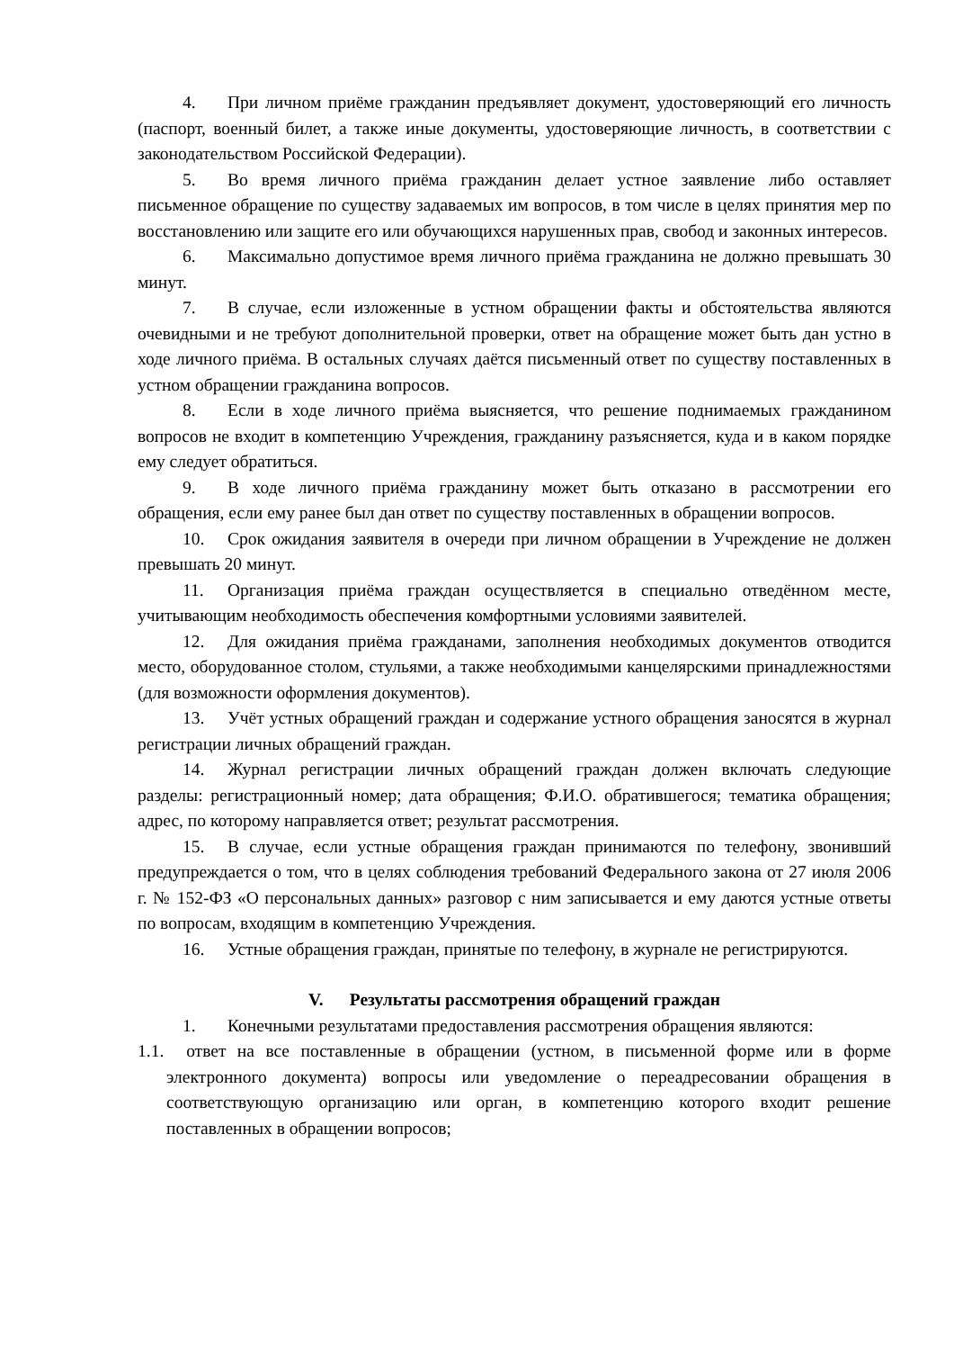4. При личном приёме гражданин предъявляет документ, удостоверяющий его личность (паспорт, военный билет, а также иные документы, удостоверяющие личность, в соответствии с законодательством Российской Федерации).
5. Во время личного приёма гражданин делает устное заявление либо оставляет письменное обращение по существу задаваемых им вопросов, в том числе в целях принятия мер по восстановлению или защите его или обучающихся нарушенных прав, свобод и законных интересов.
6. Максимально допустимое время личного приёма гражданина не должно превышать 30 минут.
7. В случае, если изложенные в устном обращении факты и обстоятельства являются очевидными и не требуют дополнительной проверки, ответ на обращение может быть дан устно в ходе личного приёма. В остальных случаях даётся письменный ответ по существу поставленных в устном обращении гражданина вопросов.
8. Если в ходе личного приёма выясняется, что решение поднимаемых гражданином вопросов не входит в компетенцию Учреждения, гражданину разъясняется, куда и в каком порядке ему следует обратиться.
9. В ходе личного приёма гражданину может быть отказано в рассмотрении его обращения, если ему ранее был дан ответ по существу поставленных в обращении вопросов.
10. Срок ожидания заявителя в очереди при личном обращении в Учреждение не должен превышать 20 минут.
11. Организация приёма граждан осуществляется в специально отведённом месте, учитывающим необходимость обеспечения комфортными условиями заявителей.
12. Для ожидания приёма гражданами, заполнения необходимых документов отводится место, оборудованное столом, стульями, а также необходимыми канцелярскими принадлежностями (для возможности оформления документов).
13. Учёт устных обращений граждан и содержание устного обращения заносятся в журнал регистрации личных обращений граждан.
14. Журнал регистрации личных обращений граждан должен включать следующие разделы: регистрационный номер; дата обращения; Ф.И.О. обратившегося; тематика обращения; адрес, по которому направляется ответ; результат рассмотрения.
15. В случае, если устные обращения граждан принимаются по телефону, звонивший предупреждается о том, что в целях соблюдения требований Федерального закона от 27 июля 2006 г. № 152-ФЗ «О персональных данных» разговор с ним записывается и ему даются устные ответы по вопросам, входящим в компетенцию Учреждения.
16. Устные обращения граждан, принятые по телефону, в журнале не регистрируются.
V. Результаты рассмотрения обращений граждан
1. Конечными результатами предоставления рассмотрения обращения являются:
1.1. ответ на все поставленные в обращении (устном, в письменной форме или в форме электронного документа) вопросы или уведомление о переадресовании обращения в соответствующую организацию или орган, в компетенцию которого входит решение поставленных в обращении вопросов;